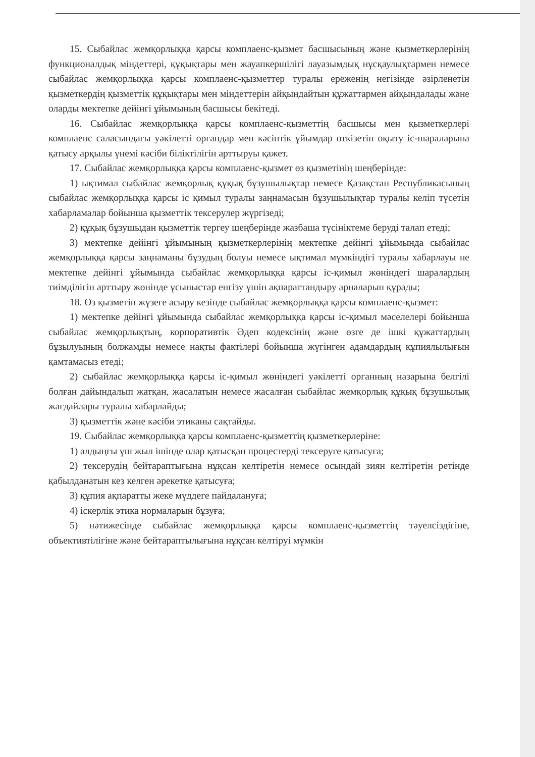15. Сыбайлас жемқорлыққа қарсы комплаенс-қызмет басшысының және қызметкерлерінің функционалдық міндеттері, құқықтары мен жауапкершілігі лауазымдық нұсқаулықтармен немесе сыбайлас жемқорлыққа қарсы комплаенс-қызметтер туралы ереженің негізінде әзірленетін қызметкердің қызметтік құқықтары мен міндеттерін айқындайтын құжаттармен айқындалады және оларды мектепке дейінгі ұйымының басшысы бекітеді.
16. Сыбайлас жемқорлыққа қарсы комплаенс-қызметтің басшысы мен қызметкерлері комплаенс саласындағы уәкілетті органдар мен кәсіптік ұйымдар өткізетін оқыту іс-шараларына қатысу арқылы үнемі кәсіби біліктілігін арттыруы қажет.
17. Сыбайлас жемқорлыққа қарсы комплаенс-қызмет өз қызметінің шеңберінде:
1) ықтимал сыбайлас жемқорлық құқық бұзушылықтар немесе Қазақстан Республикасының сыбайлас жемқорлыққа қарсы іс қимыл туралы заңнамасын бұзушылықтар туралы келіп түсетін хабарламалар бойынша қызметтік тексерулер жүргізеді;
2) құқық бұзушыдан қызметтік тергеу шеңберінде жазбаша түсініктеме беруді талап етеді;
3) мектепке дейінгі ұйымының қызметкерлерінің мектепке дейінгі ұйымында сыбайлас жемқорлыққа қарсы заңнаманы бұзудың болуы немесе ықтимал мүмкіндігі туралы хабарлауы не мектепке дейінгі ұйымында сыбайлас жемқорлыққа қарсы іс-қимыл жөніндегі шаралардың тиімділігін арттыру жөнінде ұсыныстар енгізу үшін ақпараттандыру арналарын құрады;
18. Өз қызметін жүзеге асыру кезінде сыбайлас жемқорлыққа қарсы комплаенс-қызмет:
1) мектепке дейінгі ұйымында сыбайлас жемқорлыққа қарсы іс-қимыл мәселелері бойынша сыбайлас жемқорлықтың, корпоративтік Әдеп кодексінің және өзге де ішкі құжаттардың бұзылуының болжамды немесе нақты фактілері бойынша жүгінген адамдардың құпиялылығын қамтамасыз етеді;
2) сыбайлас жемқорлыққа қарсы іс-қимыл жөніндегі уәкілетті органның назарына белгілі болған дайындалып жатқан, жасалатын немесе жасалған сыбайлас жемқорлық құқық бұзушылық жағдайлары туралы хабарлайды;
3) қызметтік және кәсіби этиканы сақтайды.
19. Сыбайлас жемқорлыққа қарсы комплаенс-қызметтің қызметкерлеріне:
1) алдыңғы үш жыл ішінде олар қатысқан процестерді тексеруге қатысуға;
2) тексерудің бейтараптығына нұқсан келтіретін немесе осындай зиян келтіретін ретінде қабылданатын кез келген әрекетке қатысуға;
3) құпия ақпаратты жеке мүддеге пайдалануға;
4) іскерлік этика нормаларын бұзуға;
5) нәтижесінде сыбайлас жемқорлыққа қарсы комплаенс-қызметтің тәуелсіздігіне, объективтілігіне және бейтараптылығына нұқсан келтіруі мүмкін